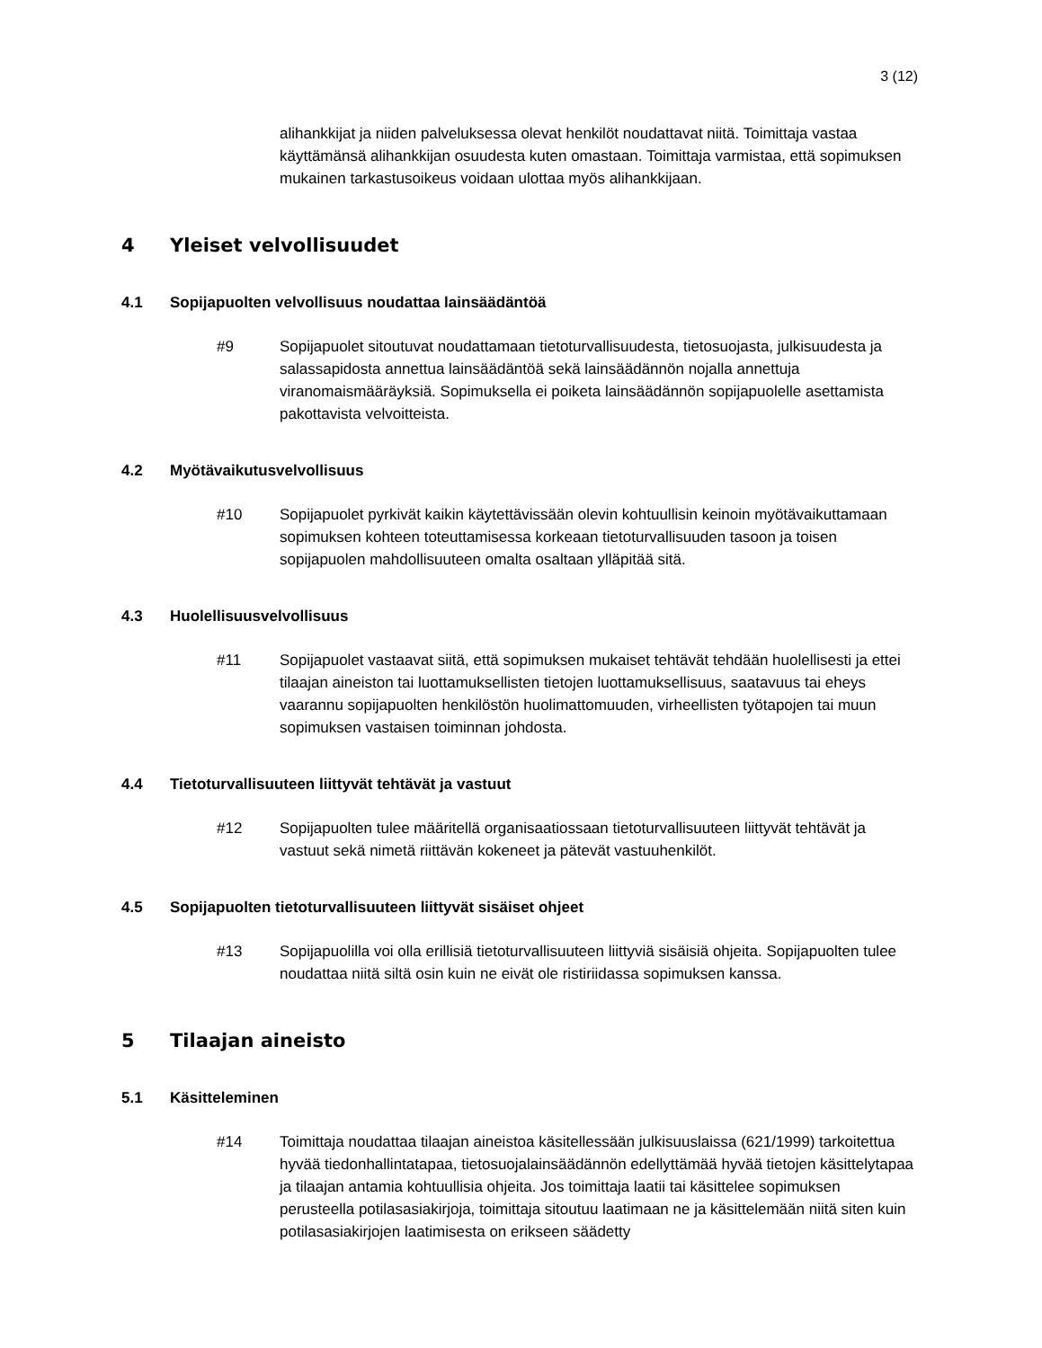3 (12)
alihankkijat ja niiden palveluksessa olevat henkilöt noudattavat niitä. Toimittaja vastaa käyttämänsä alihankkijan osuudesta kuten omastaan. Toimittaja varmistaa, että sopimuksen mukainen tarkastusoikeus voidaan ulottaa myös alihankkijaan.
4 Yleiset velvollisuudet
4.1 Sopijapuolten velvollisuus noudattaa lainsäädäntöä
#9 Sopijapuolet sitoutuvat noudattamaan tietoturvallisuudesta, tietosuojasta, julkisuudesta ja salassapidosta annettua lainsäädäntöä sekä lainsäädännön nojalla annettuja viranomaismääräyksiä. Sopimuksella ei poiketa lainsäädännön sopijapuolelle asettamista pakottavista velvoitteista.
4.2 Myötävaikutusvelvollisuus
#10 Sopijapuolet pyrkivät kaikin käytettävissään olevin kohtuullisin keinoin myötävaikuttamaan sopimuksen kohteen toteuttamisessa korkeaan tietoturvallisuuden tasoon ja toisen sopijapuolen mahdollisuuteen omalta osaltaan ylläpitää sitä.
4.3 Huolellisuusvelvollisuus
#11 Sopijapuolet vastaavat siitä, että sopimuksen mukaiset tehtävät tehdään huolellisesti ja ettei tilaajan aineiston tai luottamuksellisten tietojen luottamuksellisuus, saatavuus tai eheys vaarannu sopijapuolten henkilöstön huolimattomuuden, virheellisten työtapojen tai muun sopimuksen vastaisen toiminnan johdosta.
4.4 Tietoturvallisuuteen liittyvät tehtävät ja vastuut
#12 Sopijapuolten tulee määritellä organisaatiossaan tietoturvallisuuteen liittyvät tehtävät ja vastuut sekä nimetä riittävän kokeneet ja pätevät vastuuhenkilöt.
4.5 Sopijapuolten tietoturvallisuuteen liittyvät sisäiset ohjeet
#13 Sopijapuolilla voi olla erillisiä tietoturvallisuuteen liittyviä sisäisiä ohjeita. Sopijapuolten tulee noudattaa niitä siltä osin kuin ne eivät ole ristiriidassa sopimuksen kanssa.
5 Tilaajan aineisto
5.1 Käsitteleminen
#14 Toimittaja noudattaa tilaajan aineistoa käsitellessään julkisuuslaissa (621/1999) tarkoitettua hyvää tiedonhallintatapaa, tietosuojalainsäädännön edellyttämää hyvää tietojen käsittelytapaa ja tilaajan antamia kohtuullisia ohjeita. Jos toimittaja laatii tai käsittelee sopimuksen perusteella potilasasiakirjoja, toimittaja sitoutuu laatimaan ne ja käsittelemään niitä siten kuin potilasasiakirjojen laatimisesta on erikseen säädetty